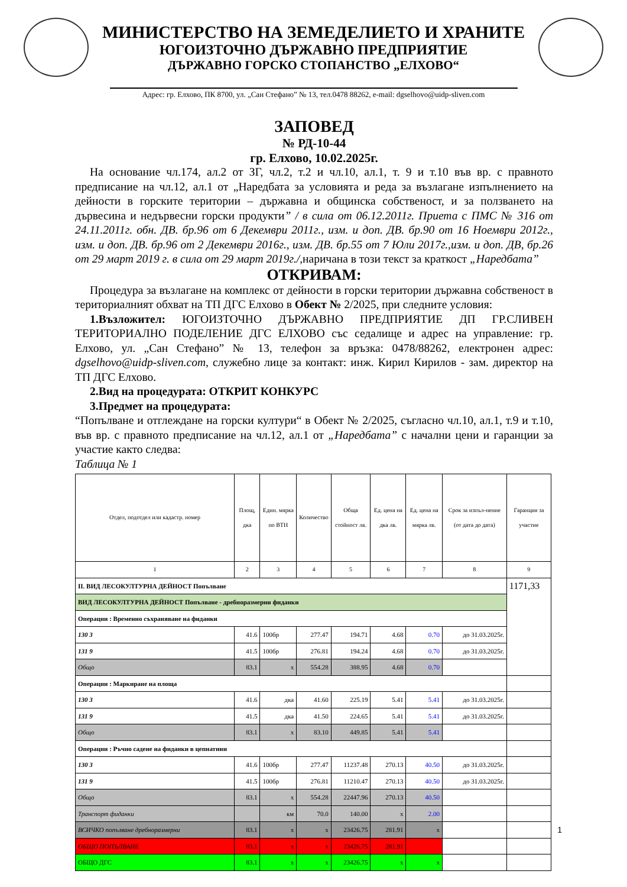МИНИСТЕРСТВО НА ЗЕМЕДЕЛИЕТО И ХРАНИТЕ
ЮГОИЗТОЧНО ДЪРЖАВНО ПРЕДПРИЯТИЕ
ДЪРЖАВНО ГОРСКО СТОПАНСТВО „ЕЛХОВО“
Адрес: гр. Елхово, ПК 8700, ул. „Сан Стефано” № 13, тел.0478 88262, e-mail: dgselhovo@uidp-sliven.com
ЗАПОВЕД
№ РД-10-44
гр. Елхово, 10.02.2025г.
На основание чл.174, ал.2 от ЗГ, чл.2, т.2 и чл.10, ал.1, т. 9 и т.10 във вр. с правното предписание на чл.12, ал.1 от „Наредбата за условията и реда за възлагане изпълнението на дейности в горските територии – държавна и общинска собственост, и за ползването на дървесина и недървесни горски продукти” / в сила от 06.12.2011г. Приета с ПМС № 316 от 24.11.2011г. обн. ДВ. бр.96 от 6 Декември 2011г., изм. и доп. ДВ. бр.90 от 16 Ноември 2012г., изм. и доп. ДВ. бр.96 от 2 Декември 2016г., изм. ДВ. бр.55 от 7 Юли 2017г.,изм. и доп. ДВ, бр.26 от 29 март 2019 г. в сила от 29 март 2019г./, наричана в този текст за краткост „Наредбата”
ОТКРИВАМ:
Процедура за възлагане на комплекс от дейности в горски територии държавна собственост в териториалният обхват на ТП ДГС Елхово в Обект № 2/2025, при следните условия:
1.Възложител: ЮГОИЗТОЧНО ДЪРЖАВНО ПРЕДПРИЯТИЕ ДП ГР.СЛИВЕН ТЕРИТОРИАЛНО ПОДЕЛЕНИЕ ДГС ЕЛХОВО със седалище и адрес на управление: гр. Елхово, ул. „Сан Стефано” № 13, телефон за връзка: 0478/88262, електронен адрес: dgselhovo@uidp-sliven.com, служебно лице за контакт: инж. Кирил Кирилов - зам. директор на ТП ДГС Елхово.
2.Вид на процедурата: ОТКРИТ КОНКУРС
3.Предмет на процедурата:
“Попълване и отглеждане на горски култури“ в Обект № 2/2025, съгласно чл.10, ал.1, т.9 и т.10, във вр. с правното предписание на чл.12, ал.1 от „Наредбата” с начални цени и гаранции за участие както следва:
Таблица № 1
| Отдел, подотдел или кадастр. номер | Площ, дка | Един. мярка по ВТН | Количество | Обща стойност лв. | Ед. цена на дка лв. | Ед. цена на мярка лв. | Срок за изпъл-нение (от дата до дата) | Гаранция за участие |
| --- | --- | --- | --- | --- | --- | --- | --- | --- |
| 1 | 2 | 3 | 4 | 5 | 6 | 7 | 8 | 9 |
| II. ВИД ЛЕСОКУЛТУРНА ДЕЙНОСТ Попълване | | | | | | | | 1171,33 |
| ВИД ЛЕСОКУЛТУРНА ДЕЙНОСТ Попълване - дребноразмерни фиданки | | | | | | | | |
| Операции : Временно съхраняване на фиданки | | | | | | | | |
| 130 3 | 41.6 | 100бр | 277.47 | 194.71 | 4.68 | 0.70 | до 31.03.2025г. | |
| 131 9 | 41.5 | 100бр | 276.81 | 194.24 | 4.68 | 0.70 | до 31.03.2025г. | |
| Общо | 83.1 | x | 554.28 | 388.95 | 4.68 | 0.70 | | |
| Операции : Маркиране на площа | | | | | | | | |
| 130 3 | 41.6 | дка | 41.60 | 225.19 | 5.41 | 5.41 | до 31.03.2025г. | |
| 131 9 | 41.5 | дка | 41.50 | 224.65 | 5.41 | 5.41 | до 31.03.2025г. | |
| Общо | 83.1 | x | 83.10 | 449.85 | 5.41 | 5.41 | | |
| Операции : Ръчно садене на фиданки в цепнатини | | | | | | | | |
| 130 3 | 41.6 | 100бр | 277.47 | 11237.48 | 270.13 | 40.50 | до 31.03.2025г. | |
| 131 9 | 41.5 | 100бр | 276.81 | 11210.47 | 270.13 | 40.50 | до 31.03.2025г. | |
| Общо | 83.1 | x | 554.28 | 22447.96 | 270.13 | 40.50 | | |
| Транспорт фиданки | | км | 70.0 | 140.00 | x | 2.00 | | |
| ВСИЧКО попълване дребноразмерни | 83.1 | x | x | 23426.75 | 281.91 | x | | |
| ОБЩО ПОПЪЛВАНЕ | 83.1 | x | x | 23426.75 | 281.91 | | | |
| ОБЩО ДГС | 83.1 | x | x | 23426.75 | x | x | | |
1